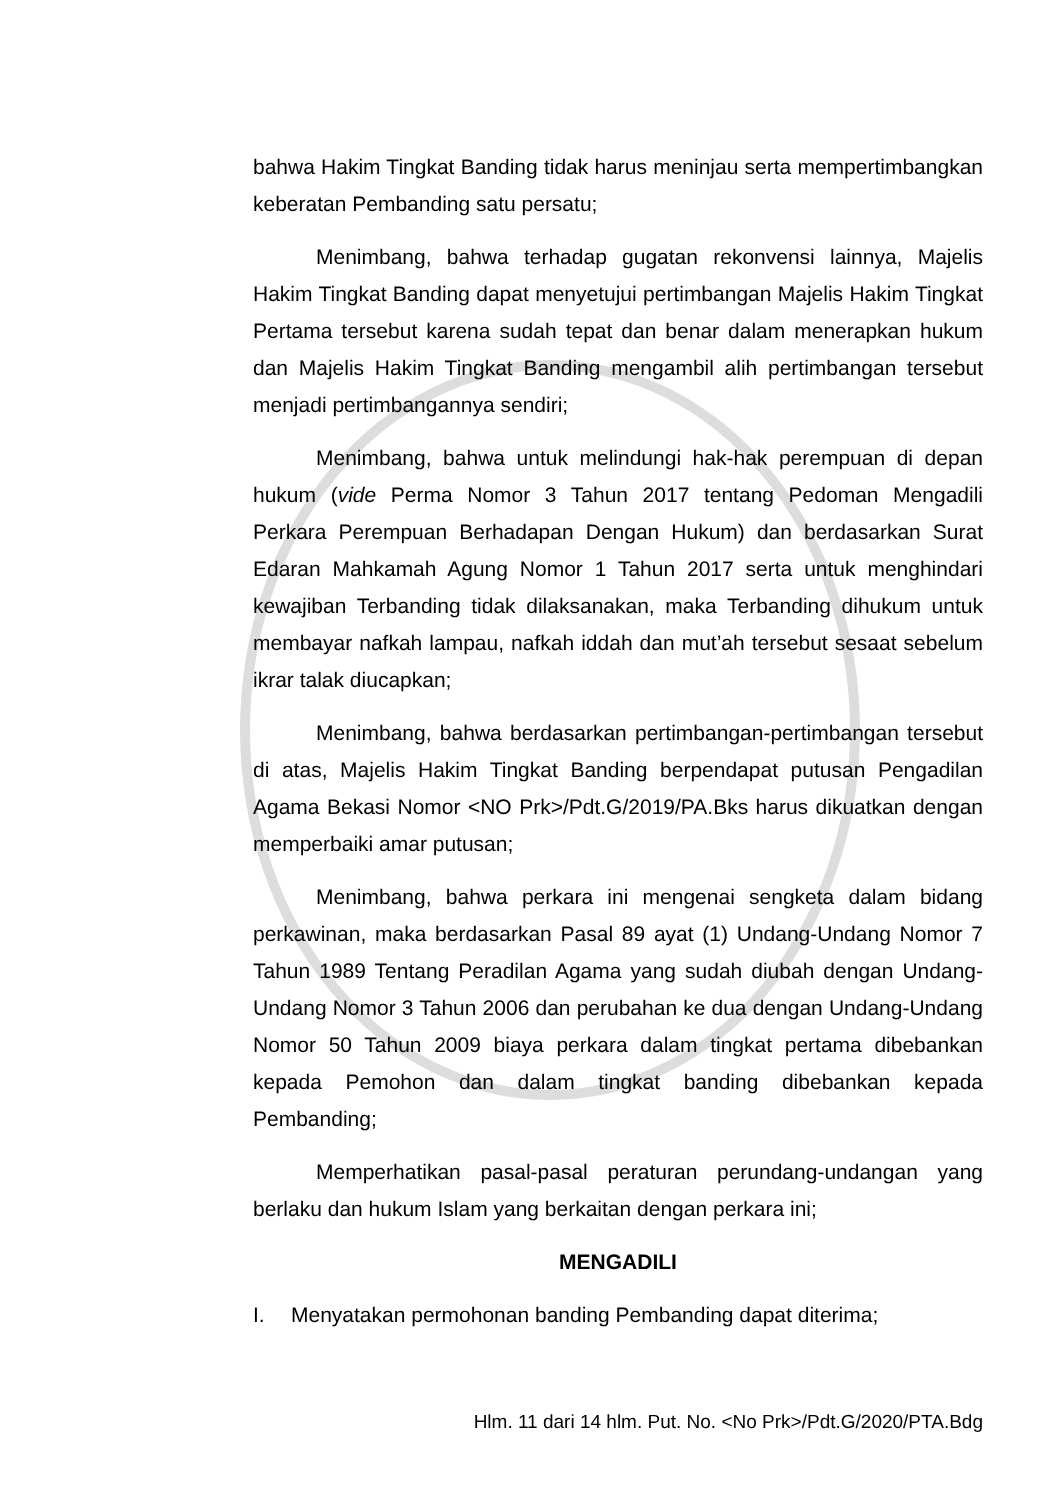bahwa Hakim Tingkat Banding tidak harus meninjau serta mempertimbangkan keberatan Pembanding satu persatu;
Menimbang, bahwa terhadap gugatan rekonvensi lainnya, Majelis Hakim Tingkat Banding dapat menyetujui pertimbangan Majelis Hakim Tingkat Pertama tersebut karena sudah tepat dan benar dalam menerapkan hukum dan Majelis Hakim Tingkat Banding mengambil alih pertimbangan tersebut menjadi pertimbangannya sendiri;
Menimbang, bahwa untuk melindungi hak-hak perempuan di depan hukum (vide Perma Nomor 3 Tahun 2017 tentang Pedoman Mengadili Perkara Perempuan Berhadapan Dengan Hukum) dan berdasarkan Surat Edaran Mahkamah Agung Nomor 1 Tahun 2017 serta untuk menghindari kewajiban Terbanding tidak dilaksanakan, maka Terbanding dihukum untuk membayar nafkah lampau, nafkah iddah dan mut’ah tersebut sesaat sebelum ikrar talak diucapkan;
Menimbang, bahwa berdasarkan pertimbangan-pertimbangan tersebut di atas, Majelis Hakim Tingkat Banding berpendapat putusan Pengadilan Agama Bekasi Nomor <NO Prk>/Pdt.G/2019/PA.Bks harus dikuatkan dengan memperbaiki amar putusan;
Menimbang, bahwa perkara ini mengenai sengketa dalam bidang perkawinan, maka berdasarkan Pasal 89 ayat (1) Undang-Undang Nomor 7 Tahun 1989 Tentang Peradilan Agama yang sudah diubah dengan Undang-Undang Nomor 3 Tahun 2006 dan perubahan ke dua dengan Undang-Undang Nomor 50 Tahun 2009 biaya perkara dalam tingkat pertama dibebankan kepada Pemohon dan dalam tingkat banding dibebankan kepada Pembanding;
Memperhatikan pasal-pasal peraturan perundang-undangan yang berlaku dan hukum Islam yang berkaitan dengan perkara ini;
MENGADILI
I. Menyatakan permohonan banding Pembanding dapat diterima;
Hlm. 11 dari 14 hlm. Put. No. <No Prk>/Pdt.G/2020/PTA.Bdg